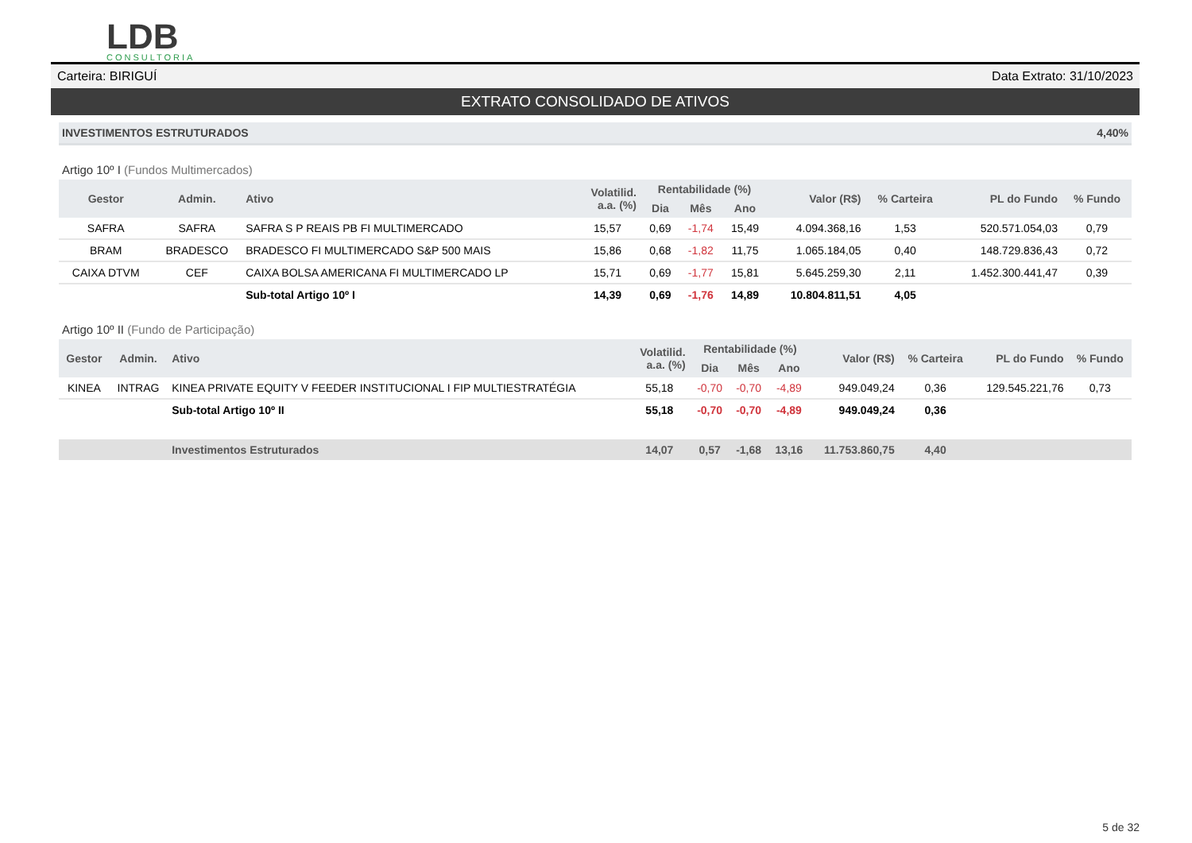LDB
CONSULTORIA
Carteira: BIRIGUÍ Data Extrato: 31/10/2023
EXTRATO CONSOLIDADO DE ATIVOS
INVESTIMENTOS ESTRUTURADOS 4,40%
Artigo 10º I (Fundos Multimercados)
| Gestor | Admin. | Ativo | Volatilid. a.a. (%) | Rentabilidade (%) | | | Valor (R$) | % Carteira | PL do Fundo | % Fundo |
| --- | --- | --- | --- | --- | --- | --- | --- | --- | --- | --- |
| | | | | Dia | Mês | Ano | | | | |
| SAFRA | SAFRA | SAFRA S P REAIS PB FI MULTIMERCADO | 15,57 | 0,69 | -1,74 | 15,49 | 4.094.368,16 | 1,53 | 520.571.054,03 | 0,79 |
| BRAM | BRADESCO | BRADESCO FI MULTIMERCADO S&P 500 MAIS | 15,86 | 0,68 | -1,82 | 11,75 | 1.065.184,05 | 0,40 | 148.729.836,43 | 0,72 |
| CAIXA DTVM | CEF | CAIXA BOLSA AMERICANA FI MULTIMERCADO LP | 15,71 | 0,69 | -1,77 | 15,81 | 5.645.259,30 | 2,11 | 1.452.300.441,47 | 0,39 |
| | | Sub-total Artigo 10º I | 14,39 | 0,69 | -1,76 | 14,89 | 10.804.811,51 | 4,05 | | |
Artigo 10º II (Fundo de Participação)
| Gestor | Admin. | Ativo | Volatilid. a.a. (%) | Rentabilidade (%) | | | Valor (R$) | % Carteira | PL do Fundo | % Fundo |
| --- | --- | --- | --- | --- | --- | --- | --- | --- | --- | --- |
| | | | | Dia | Mês | Ano | | | | |
| KINEA | INTRAG | KINEA PRIVATE EQUITY V FEEDER INSTITUCIONAL I FIP MULTIESTRATÉGIA | 55,18 | -0,70 | -0,70 | -4,89 | 949.049,24 | 0,36 | 129.545.221,76 | 0,73 |
| | | Sub-total Artigo 10º II | 55,18 | -0,70 | -0,70 | -4,89 | 949.049,24 | 0,36 | | |
| | | Investimentos Estruturados | 14,07 | 0,57 | -1,68 | 13,16 | 11.753.860,75 | 4,40 | | |
5 de 32